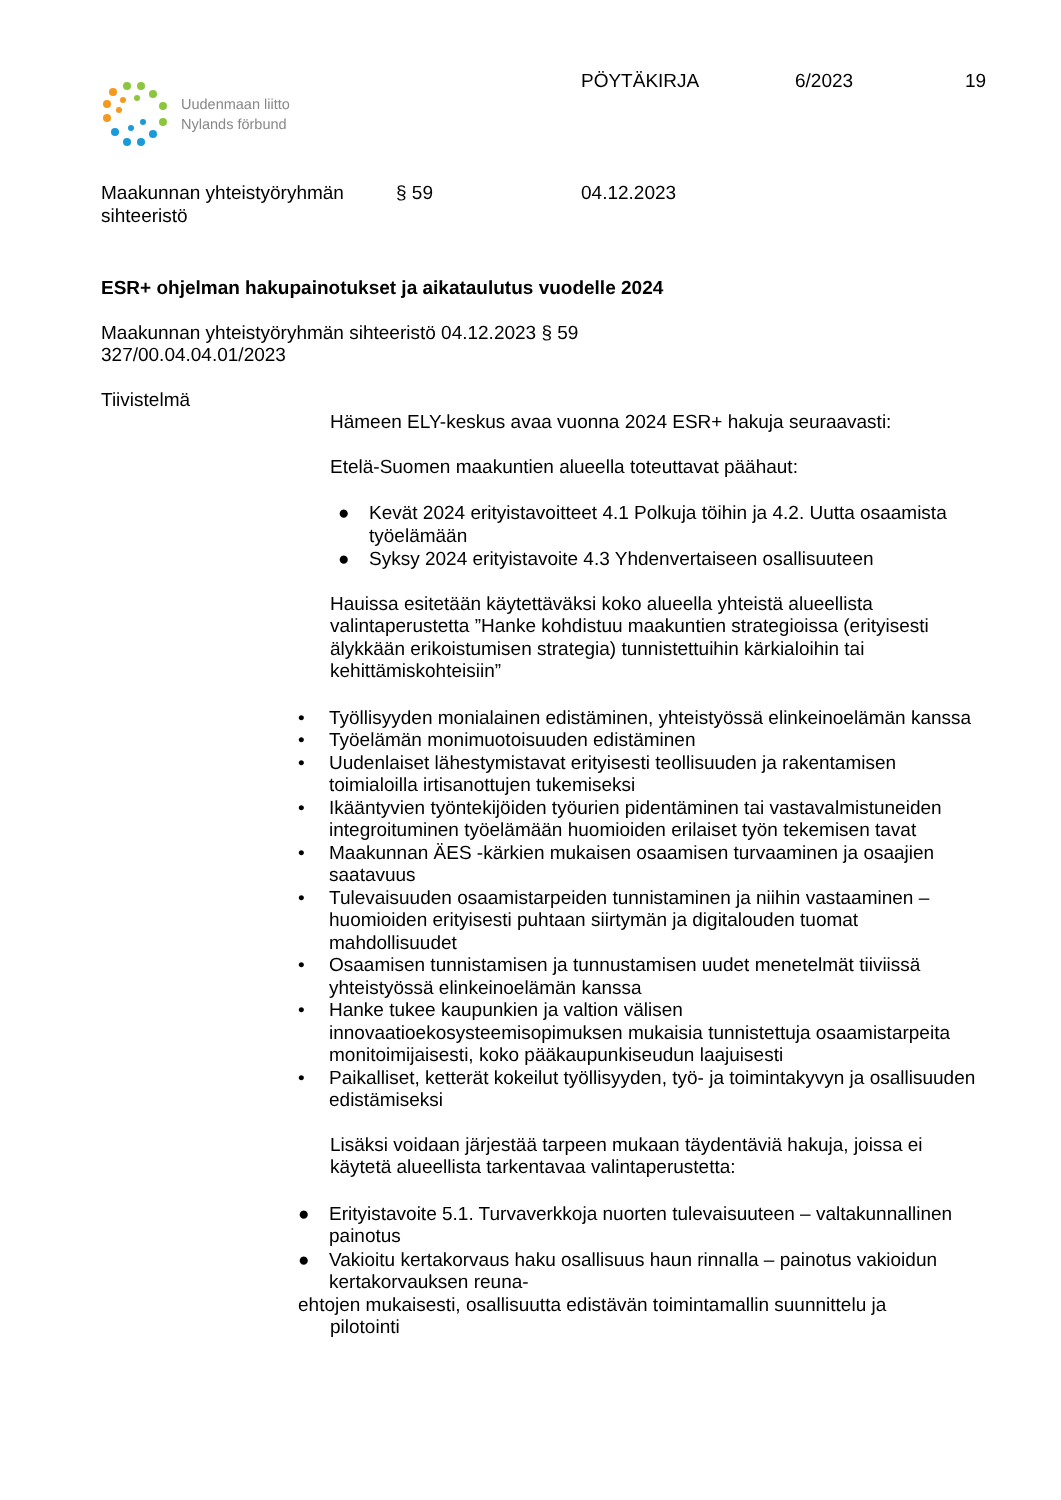Uudenmaan liitto
Nylands förbund
PÖYTÄKIRJA 6/2023 19
Maakunnan yhteistyöryhmän
sihteeristö § 59 04.12.2023
ESR+ ohjelman hakupainotukset ja aikataulutus vuodelle 2024
Maakunnan yhteistyöryhmän sihteeristö 04.12.2023 § 59
327/00.04.04.01/2023
Tiivistelmä
Hämeen ELY-keskus avaa vuonna 2024 ESR+ hakuja seuraavasti:
Etelä-Suomen maakuntien alueella toteuttavat päähaut:
● Kevät 2024 erityistavoitteet 4.1 Polkuja töihin ja 4.2. Uutta osaamista työelämään
● Syksy 2024 erityistavoite 4.3 Yhdenvertaiseen osallisuuteen
Hauissa esitetään käytettäväksi koko alueella yhteistä alueellista valintaperustetta ”Hanke kohdistuu maakuntien strategioissa (erityisesti älykkään erikoistumisen strategia) tunnistettuihin kärkialoihin tai kehittämiskohteisiin”
• Työllisyyden monialainen edistäminen, yhteistyössä elinkeinoelämän kanssa
• Työelämän monimuotoisuuden edistäminen
• Uudenlaiset lähestymistavat erityisesti teollisuuden ja rakentamisen toimialoilla irtisanottujen tukemiseksi
• Ikääntyvien työntekijöiden työurien pidentäminen tai vastavalmistuneiden integroituminen työelämään huomioiden erilaiset työn tekemisen tavat
• Maakunnan ÄES -kärkien mukaisen osaamisen turvaaminen ja osaajien saatavuus
• Tulevaisuuden osaamistarpeiden tunnistaminen ja niihin vastaaminen – huomioiden erityisesti puhtaan siirtymän ja digitalouden tuomat mahdollisuudet
• Osaamisen tunnistamisen ja tunnustamisen uudet menetelmät tiiviissä yhteistyössä elinkeinoelämän kanssa
• Hanke tukee kaupunkien ja valtion välisen innovaatioekosysteemisopimuksen mukaisia tunnistettuja osaamistarpeita monitoimijaisesti, koko pääkaupunkiseudun laajuisesti
• Paikalliset, ketterät kokeilut työllisyyden, työ- ja toimintakyvyn ja osallisuuden edistämiseksi
Lisäksi voidaan järjestää tarpeen mukaan täydentäviä hakuja, joissa ei käytetä alueellista tarkentavaa valintaperustetta:
● Erityistavoite 5.1. Turvaverkkoja nuorten tulevaisuuteen – valtakunnallinen painotus
● Vakioitu kertakorvaus haku osallisuus haun rinnalla – painotus vakioidun kertakorvauksen reuna-
ehtojen mukaisesti, osallisuutta edistävän toimintamallin suunnittelu ja
pilotointi